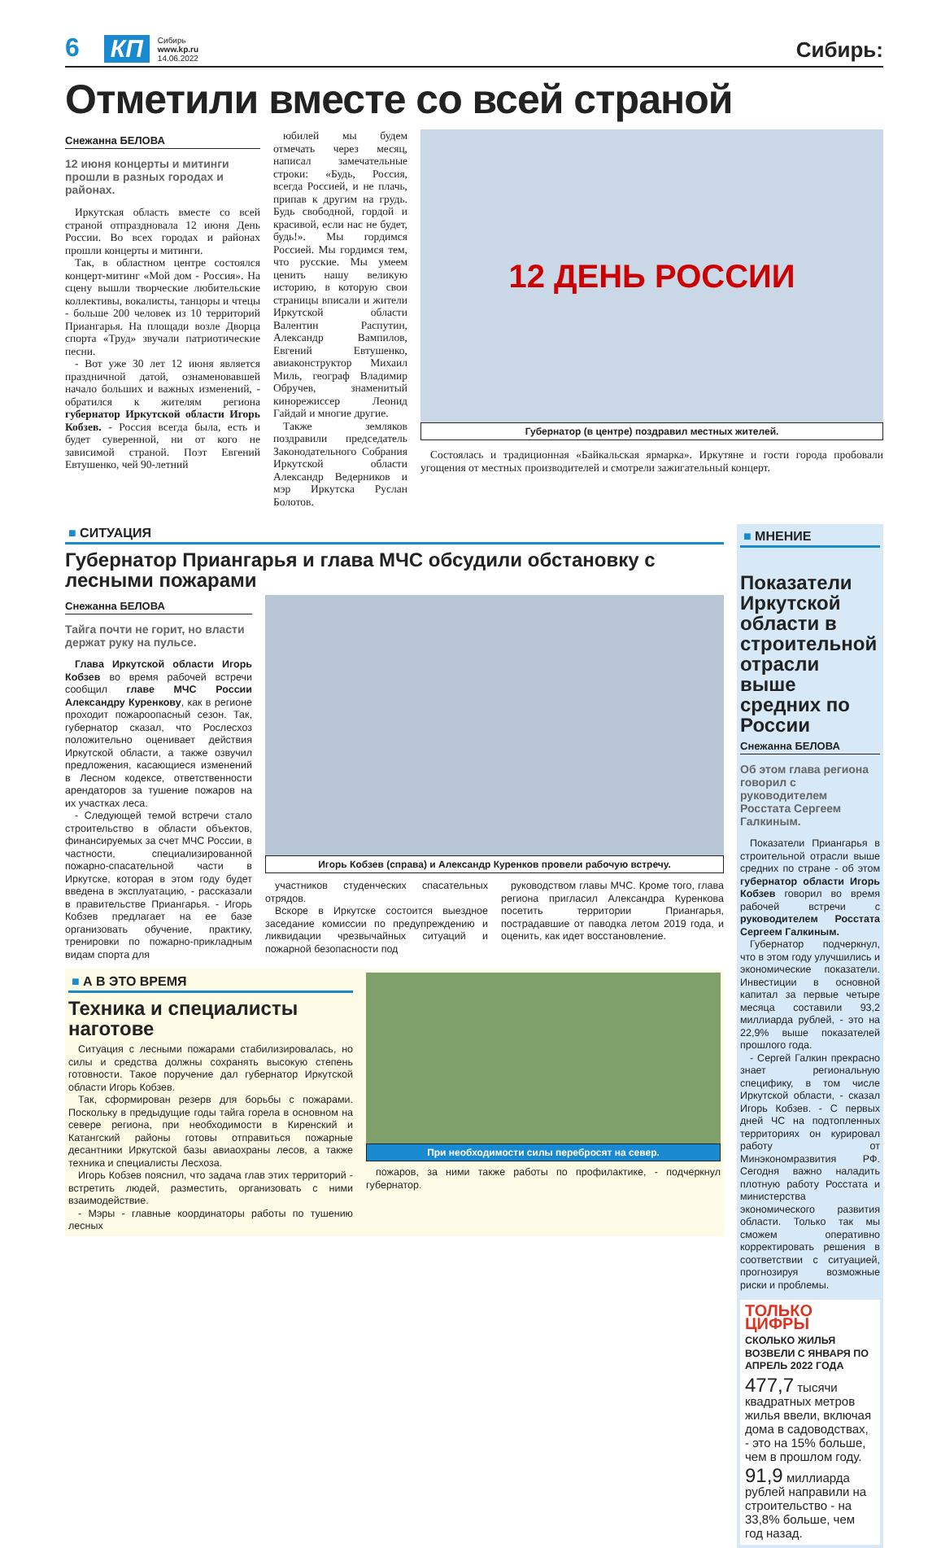6 КП Сибирь
www.kp.ru
14.06.2022 Сибирь:
Отметили вместе со всей страной
Снежанна БЕЛОВА
12 июня концерты и митинги прошли в разных городах и районах.
Иркутская область вместе со всей страной отпраздновала 12 июня День России. Во всех городах и районах прошли концерты и митинги.
Так, в областном центре состоялся концерт-митинг «Мой дом - Россия». На сцену вышли творческие любительские коллективы, вокалисты, танцоры и чтецы - больше 200 человек из 10 территорий Приангарья. На площади возле Дворца спорта «Труд» звучали патриотические песни.
- Вот уже 30 лет 12 июня является праздничной датой, ознаменовавшей начало больших и важных изменений, - обратился к жителям региона губернатор Иркутской области Игорь Кобзев. - Россия всегда была, есть и будет суверенной, ни от кого не зависимой страной. Поэт Евгений Евтушенко, чей 90-летний
юбилей мы будем отмечать через месяц, написал замечательные строки: «Будь, Россия, всегда Россией, и не плачь, припав к другим на грудь. Будь свободной, гордой и красивой, если нас не будет, будь!». Мы гордимся Россией. Мы гордимся тем, что русские. Мы умеем ценить нашу великую историю, в которую свои страницы вписали и жители Иркутской области Валентин Распутин, Александр Вампилов, Евгений Евтушенко, авиаконструктор Михаил Миль, географ Владимир Обручев, знаменитый кинорежиссер Леонид Гайдай и многие другие.
Также земляков поздравили председатель Законодательного Собрания Иркутской области Александр Ведерников и мэр Иркутска Руслан Болотов.
12 ДЕНЬ РОССИИ
Губернатор (в центре) поздравил местных жителей.
Состоялась и традиционная «Байкальская ярмарка». Иркутяне и гости города пробовали угощения от местных производителей и смотрели зажигательный концерт.
■ СИТУАЦИЯ
Губернатор Приангарья и глава МЧС обсудили обстановку с лесными пожарами
Снежанна БЕЛОВА
Тайга почти не горит, но власти держат руку на пульсе.
Глава Иркутской области Игорь Кобзев во время рабочей встречи сообщил главе МЧС России Александру Куренкову, как в регионе проходит пожароопасный сезон. Так, губернатор сказал, что Рослесхоз положительно оценивает действия Иркутской области, а также озвучил предложения, касающиеся изменений в Лесном кодексе, ответственности арендаторов за тушение пожаров на их участках леса.
- Следующей темой встречи стало строительство в области объектов, финансируемых за счет МЧС России, в частности, специализированной пожарно-спасательной части в Иркутске, которая в этом году будет введена в эксплуатацию, - рассказали в правительстве Приангарья. - Игорь Кобзев предлагает на ее базе организовать обучение, практику, тренировки по пожарно-прикладным видам спорта для
Игорь Кобзев (справа) и Александр Куренков провели рабочую встречу.
участников студенческих спасательных отрядов.
Вскоре в Иркутске состоится выездное заседание комиссии по предупреждению и ликвидации чрезвычайных ситуаций и пожарной безопасности под
руководством главы МЧС. Кроме того, глава региона пригласил Александра Куренкова посетить территории Приангарья, пострадавшие от паводка летом 2019 года, и оценить, как идет восстановление.
■ А В ЭТО ВРЕМЯ
Техника и специалисты наготове
Ситуация с лесными пожарами стабилизировалась, но силы и средства должны сохранять высокую степень готовности. Такое поручение дал губернатор Иркутской области Игорь Кобзев.
Так, сформирован резерв для борьбы с пожарами. Поскольку в предыдущие годы тайга горела в основном на севере региона, при необходимости в Киренский и Катангский районы готовы отправиться пожарные десантники Иркутской базы авиаохраны лесов, а также техника и специалисты Лесхоза.
Игорь Кобзев пояснил, что задача глав этих территорий - встретить людей, разместить, организовать с ними взаимодействие.
- Мэры - главные координаторы работы по тушению лесных
При необходимости силы перебросят на север.
пожаров, за ними также работы по профилактике, - подчеркнул губернатор.
■ МНЕНИЕ
Показатели Иркутской области в строительной отрасли выше средних по России
Снежанна БЕЛОВА
Об этом глава региона говорил с руководителем Росстата Сергеем Галкиным.
Показатели Приангарья в строительной отрасли выше средних по стране - об этом губернатор области Игорь Кобзев говорил во время рабочей встречи с руководителем Росстата Сергеем Галкиным.
Губернатор подчеркнул, что в этом году улучшились и экономические показатели. Инвестиции в основной капитал за первые четыре месяца составили 93,2 миллиарда рублей, - это на 22,9% выше показателей прошлого года.
- Сергей Галкин прекрасно знает региональную специфику, в том числе Иркутской области, - сказал Игорь Кобзев. - С первых дней ЧС на подтопленных территориях он курировал работу от Минэкономразвития РФ. Сегодня важно наладить плотную работу Росстата и министерства экономического развития области. Только так мы сможем оперативно корректировать решения в соответствии с ситуацией, прогнозируя возможные риски и проблемы.
ТОЛЬКО ЦИФРЫ
СКОЛЬКО ЖИЛЬЯ ВОЗВЕЛИ С ЯНВАРЯ ПО АПРЕЛЬ 2022 ГОДА
477,7 тысячи квадратных метров жилья ввели, включая дома в садоводствах, - это на 15% больше, чем в прошлом году.
91,9 миллиарда рублей направили на строительство - на 33,8% больше, чем год назад.